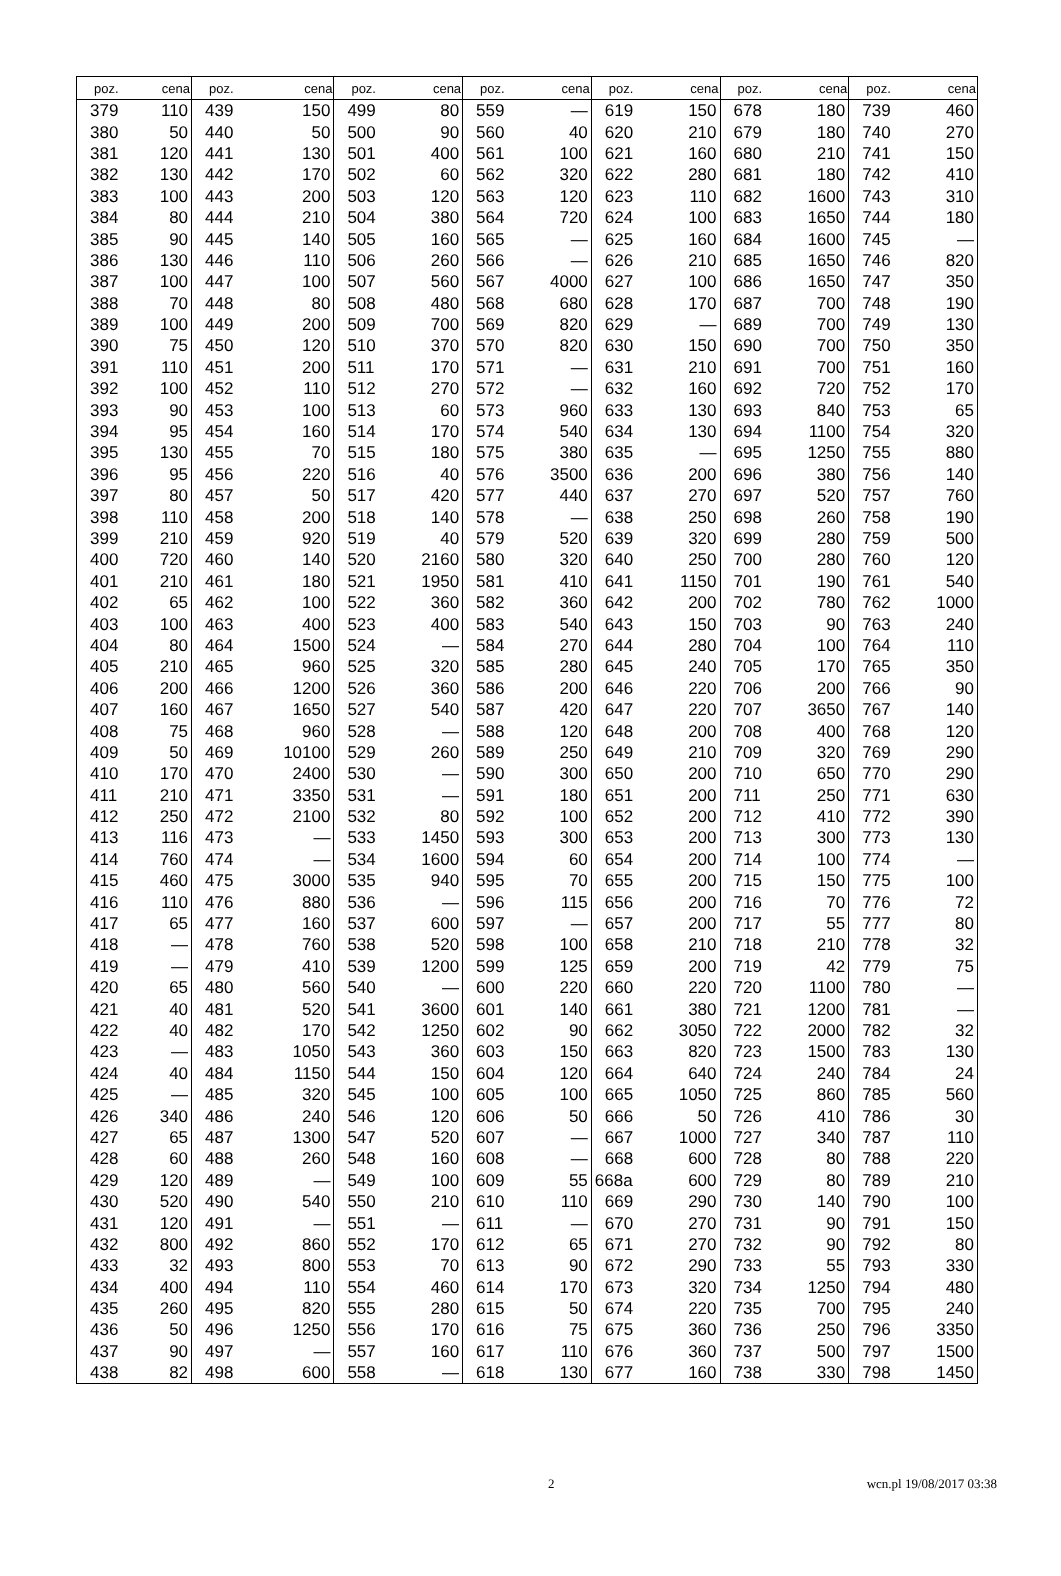| poz. | cena | poz. | cena | poz. | cena | poz. | cena | poz. | cena | poz. | cena | poz. | cena |
| --- | --- | --- | --- | --- | --- | --- | --- | --- | --- | --- | --- | --- | --- |
| 379 | 110 | 439 | 150 | 499 | 80 | 559 | — | 619 | 150 | 678 | 180 | 739 | 460 |
| 380 | 50 | 440 | 50 | 500 | 90 | 560 | 40 | 620 | 210 | 679 | 180 | 740 | 270 |
| 381 | 120 | 441 | 130 | 501 | 400 | 561 | 100 | 621 | 160 | 680 | 210 | 741 | 150 |
| 382 | 130 | 442 | 170 | 502 | 60 | 562 | 320 | 622 | 280 | 681 | 180 | 742 | 410 |
| 383 | 100 | 443 | 200 | 503 | 120 | 563 | 120 | 623 | 110 | 682 | 1600 | 743 | 310 |
| 384 | 80 | 444 | 210 | 504 | 380 | 564 | 720 | 624 | 100 | 683 | 1650 | 744 | 180 |
| 385 | 90 | 445 | 140 | 505 | 160 | 565 | — | 625 | 160 | 684 | 1600 | 745 | — |
| 386 | 130 | 446 | 110 | 506 | 260 | 566 | — | 626 | 210 | 685 | 1650 | 746 | 820 |
| 387 | 100 | 447 | 100 | 507 | 560 | 567 | 4000 | 627 | 100 | 686 | 1650 | 747 | 350 |
| 388 | 70 | 448 | 80 | 508 | 480 | 568 | 680 | 628 | 170 | 687 | 700 | 748 | 190 |
| 389 | 100 | 449 | 200 | 509 | 700 | 569 | 820 | 629 | — | 689 | 700 | 749 | 130 |
| 390 | 75 | 450 | 120 | 510 | 370 | 570 | 820 | 630 | 150 | 690 | 700 | 750 | 350 |
| 391 | 110 | 451 | 200 | 511 | 170 | 571 | — | 631 | 210 | 691 | 700 | 751 | 160 |
| 392 | 100 | 452 | 110 | 512 | 270 | 572 | — | 632 | 160 | 692 | 720 | 752 | 170 |
| 393 | 90 | 453 | 100 | 513 | 60 | 573 | 960 | 633 | 130 | 693 | 840 | 753 | 65 |
| 394 | 95 | 454 | 160 | 514 | 170 | 574 | 540 | 634 | 130 | 694 | 1100 | 754 | 320 |
| 395 | 130 | 455 | 70 | 515 | 180 | 575 | 380 | 635 | — | 695 | 1250 | 755 | 880 |
| 396 | 95 | 456 | 220 | 516 | 40 | 576 | 3500 | 636 | 200 | 696 | 380 | 756 | 140 |
| 397 | 80 | 457 | 50 | 517 | 420 | 577 | 440 | 637 | 270 | 697 | 520 | 757 | 760 |
| 398 | 110 | 458 | 200 | 518 | 140 | 578 | — | 638 | 250 | 698 | 260 | 758 | 190 |
| 399 | 210 | 459 | 920 | 519 | 40 | 579 | 520 | 639 | 320 | 699 | 280 | 759 | 500 |
| 400 | 720 | 460 | 140 | 520 | 2160 | 580 | 320 | 640 | 250 | 700 | 280 | 760 | 120 |
| 401 | 210 | 461 | 180 | 521 | 1950 | 581 | 410 | 641 | 1150 | 701 | 190 | 761 | 540 |
| 402 | 65 | 462 | 100 | 522 | 360 | 582 | 360 | 642 | 200 | 702 | 780 | 762 | 1000 |
| 403 | 100 | 463 | 400 | 523 | 400 | 583 | 540 | 643 | 150 | 703 | 90 | 763 | 240 |
| 404 | 80 | 464 | 1500 | 524 | — | 584 | 270 | 644 | 280 | 704 | 100 | 764 | 110 |
| 405 | 210 | 465 | 960 | 525 | 320 | 585 | 280 | 645 | 240 | 705 | 170 | 765 | 350 |
| 406 | 200 | 466 | 1200 | 526 | 360 | 586 | 200 | 646 | 220 | 706 | 200 | 766 | 90 |
| 407 | 160 | 467 | 1650 | 527 | 540 | 587 | 420 | 647 | 220 | 707 | 3650 | 767 | 140 |
| 408 | 75 | 468 | 960 | 528 | — | 588 | 120 | 648 | 200 | 708 | 400 | 768 | 120 |
| 409 | 50 | 469 | 10100 | 529 | 260 | 589 | 250 | 649 | 210 | 709 | 320 | 769 | 290 |
| 410 | 170 | 470 | 2400 | 530 | — | 590 | 300 | 650 | 200 | 710 | 650 | 770 | 290 |
| 411 | 210 | 471 | 3350 | 531 | — | 591 | 180 | 651 | 200 | 711 | 250 | 771 | 630 |
| 412 | 250 | 472 | 2100 | 532 | 80 | 592 | 100 | 652 | 200 | 712 | 410 | 772 | 390 |
| 413 | 116 | 473 | — | 533 | 1450 | 593 | 300 | 653 | 200 | 713 | 300 | 773 | 130 |
| 414 | 760 | 474 | — | 534 | 1600 | 594 | 60 | 654 | 200 | 714 | 100 | 774 | — |
| 415 | 460 | 475 | 3000 | 535 | 940 | 595 | 70 | 655 | 200 | 715 | 150 | 775 | 100 |
| 416 | 110 | 476 | 880 | 536 | — | 596 | 115 | 656 | 200 | 716 | 70 | 776 | 72 |
| 417 | 65 | 477 | 160 | 537 | 600 | 597 | — | 657 | 200 | 717 | 55 | 777 | 80 |
| 418 | — | 478 | 760 | 538 | 520 | 598 | 100 | 658 | 210 | 718 | 210 | 778 | 32 |
| 419 | — | 479 | 410 | 539 | 1200 | 599 | 125 | 659 | 200 | 719 | 42 | 779 | 75 |
| 420 | 65 | 480 | 560 | 540 | — | 600 | 220 | 660 | 220 | 720 | 1100 | 780 | — |
| 421 | 40 | 481 | 520 | 541 | 3600 | 601 | 140 | 661 | 380 | 721 | 1200 | 781 | — |
| 422 | 40 | 482 | 170 | 542 | 1250 | 602 | 90 | 662 | 3050 | 722 | 2000 | 782 | 32 |
| 423 | — | 483 | 1050 | 543 | 360 | 603 | 150 | 663 | 820 | 723 | 1500 | 783 | 130 |
| 424 | 40 | 484 | 1150 | 544 | 150 | 604 | 120 | 664 | 640 | 724 | 240 | 784 | 24 |
| 425 | — | 485 | 320 | 545 | 100 | 605 | 100 | 665 | 1050 | 725 | 860 | 785 | 560 |
| 426 | 340 | 486 | 240 | 546 | 120 | 606 | 50 | 666 | 50 | 726 | 410 | 786 | 30 |
| 427 | 65 | 487 | 1300 | 547 | 520 | 607 | — | 667 | 1000 | 727 | 340 | 787 | 110 |
| 428 | 60 | 488 | 260 | 548 | 160 | 608 | — | 668 | 600 | 728 | 80 | 788 | 220 |
| 429 | 120 | 489 | — | 549 | 100 | 609 | 55 | 668a | 600 | 729 | 80 | 789 | 210 |
| 430 | 520 | 490 | 540 | 550 | 210 | 610 | 110 | 669 | 290 | 730 | 140 | 790 | 100 |
| 431 | 120 | 491 | — | 551 | — | 611 | — | 670 | 270 | 731 | 90 | 791 | 150 |
| 432 | 800 | 492 | 860 | 552 | 170 | 612 | 65 | 671 | 270 | 732 | 90 | 792 | 80 |
| 433 | 32 | 493 | 800 | 553 | 70 | 613 | 90 | 672 | 290 | 733 | 55 | 793 | 330 |
| 434 | 400 | 494 | 110 | 554 | 460 | 614 | 170 | 673 | 320 | 734 | 1250 | 794 | 480 |
| 435 | 260 | 495 | 820 | 555 | 280 | 615 | 50 | 674 | 220 | 735 | 700 | 795 | 240 |
| 436 | 50 | 496 | 1250 | 556 | 170 | 616 | 75 | 675 | 360 | 736 | 250 | 796 | 3350 |
| 437 | 90 | 497 | — | 557 | 160 | 617 | 110 | 676 | 360 | 737 | 500 | 797 | 1500 |
| 438 | 82 | 498 | 600 | 558 | — | 618 | 130 | 677 | 160 | 738 | 330 | 798 | 1450 |
2 wcn.pl 19/08/2017 03:38